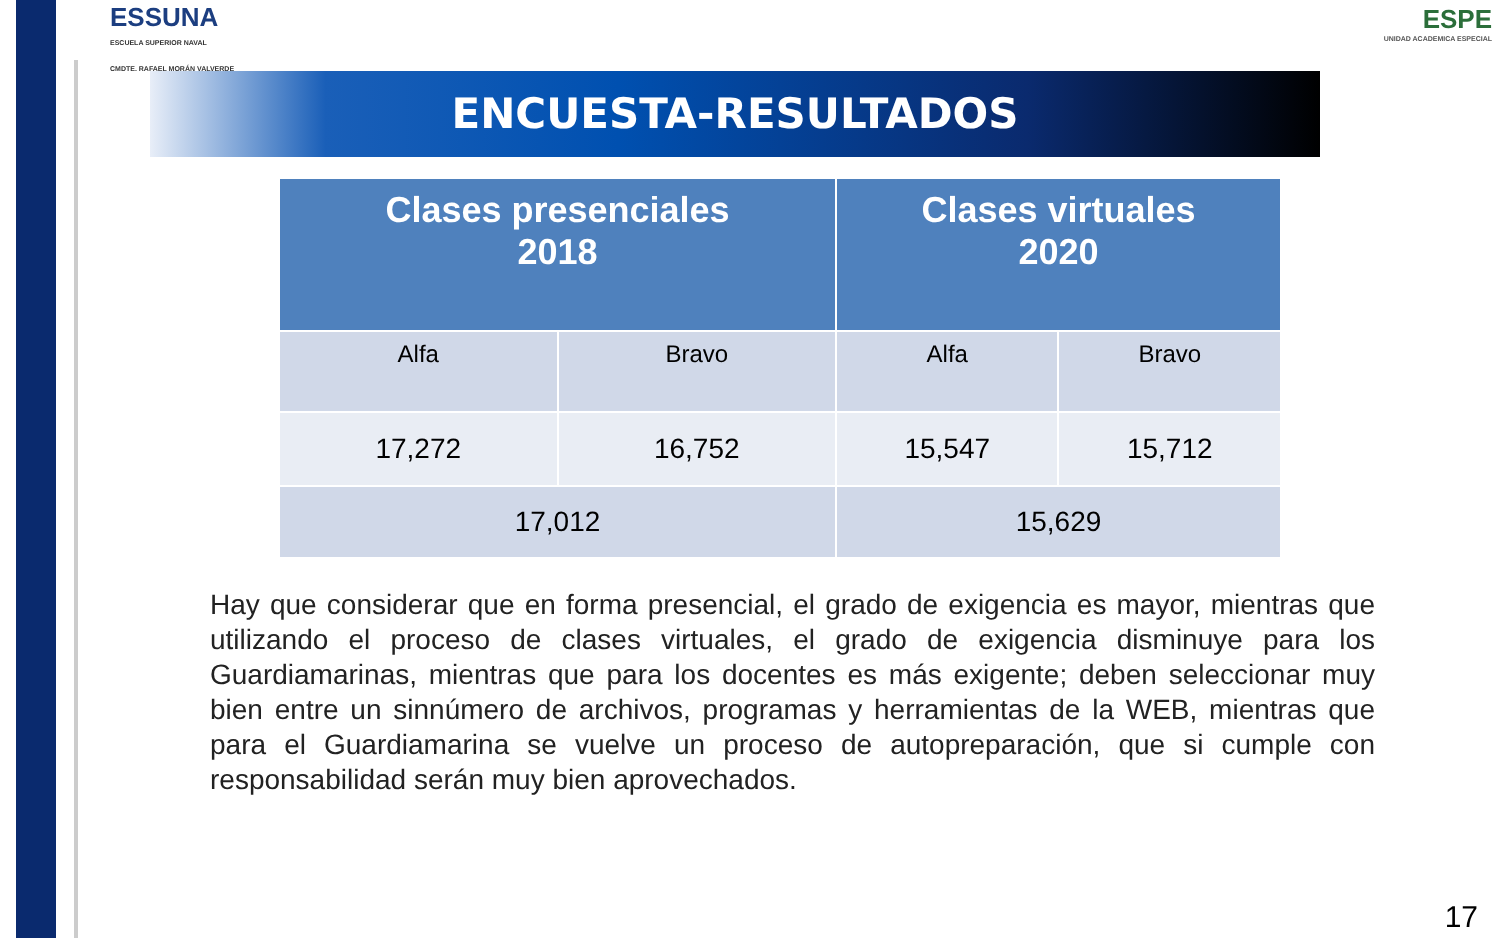ESSUNA
ESCUELA SUPERIOR NAVAL
CMDTE. RAFAEL MORÁN VALVERDE
ESPE
UNIDAD ACADEMICA ESPECIAL
ENCUESTA-RESULTADOS
| Clases presenciales 2018 | | Clases virtuales 2020 | |
| --- | --- | --- | --- |
| Alfa | Bravo | Alfa | Bravo |
| 17,272 | 16,752 | 15,547 | 15,712 |
| 17,012 | | 15,629 | |
Hay que considerar que en forma presencial, el grado de exigencia es mayor, mientras que utilizando el proceso de clases virtuales, el grado de exigencia disminuye para los Guardiamarinas, mientras que para los docentes es más exigente; deben seleccionar muy bien entre un sinnúmero de archivos, programas y herramientas de la WEB, mientras que para el Guardiamarina se vuelve un proceso de autopreparación, que si cumple con responsabilidad serán muy bien aprovechados.
17